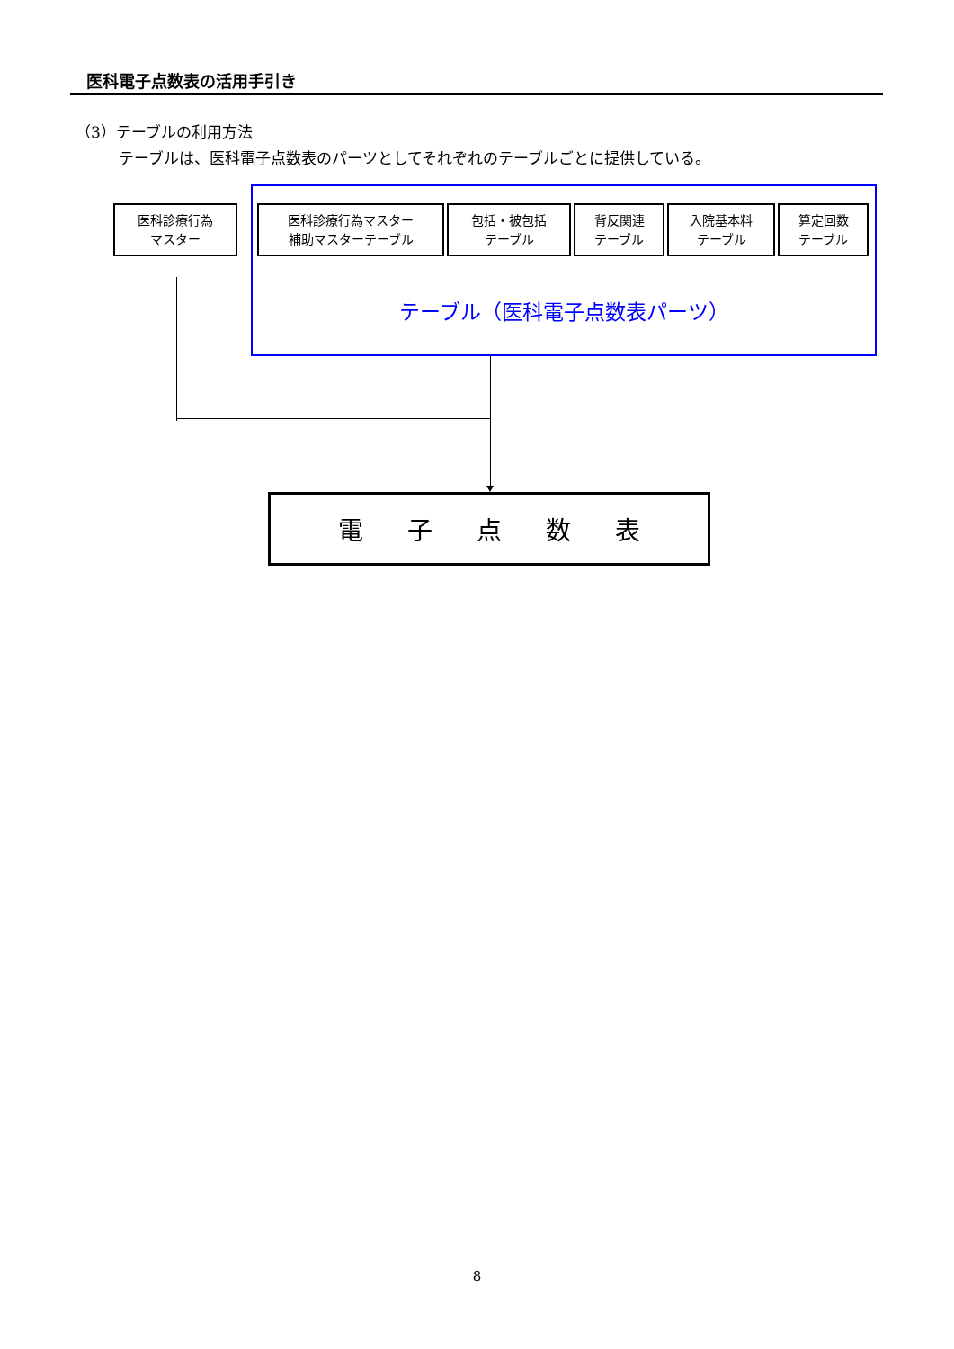医科電子点数表の活用手引き
（3）テーブルの利用方法
テーブルは、医科電子点数表のパーツとしてそれぞれのテーブルごとに提供している。
医科診療行為
マスター
医科診療行為マスター
補助マスターテーブル
包括・被包括
テーブル
背反関連
テーブル
入院基本料
テーブル
算定回数
テーブル
テーブル（医科電子点数表パーツ）
電子点数表
8